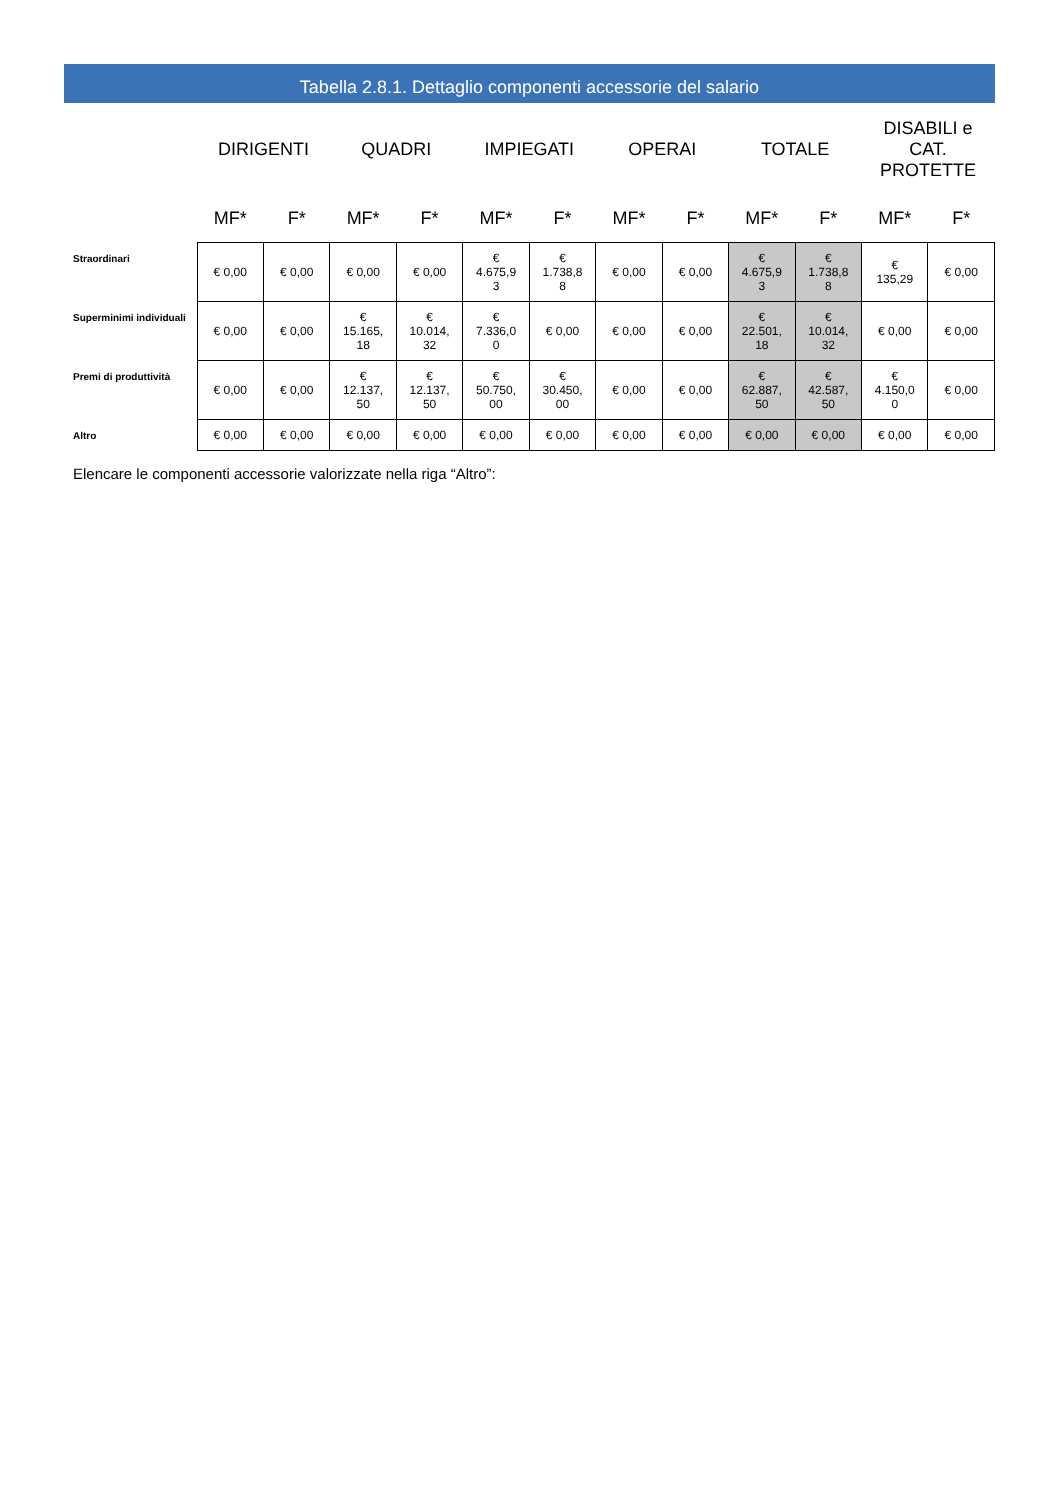Tabella 2.8.1. Dettaglio componenti accessorie del salario
| | DIRIGENTI | | QUADRI | | IMPIEGATI | | OPERAI | | TOTALE | | DISABILI e CAT. PROTETTE | |
| --- | --- | --- | --- | --- | --- | --- | --- | --- | --- | --- | --- | --- |
| | MF* | F* | MF* | F* | MF* | F* | MF* | F* | MF* | F* | MF* | F* |
| Straordinari | € 0,00 | € 0,00 | € 0,00 | € 0,00 | € 4.675,9 3 | € 1.738,8 8 | € 0,00 | € 0,00 | € 4.675,9 3 | € 1.738,8 8 | € 135,29 | € 0,00 |
| Superminimi individuali | € 0,00 | € 0,00 | € 15.165, 18 | € 10.014, 32 | € 7.336,0 0 | € 0,00 | € 0,00 | € 0,00 | € 22.501, 18 | € 10.014, 32 | € 0,00 | € 0,00 |
| Premi di produttività | € 0,00 | € 0,00 | € 12.137, 50 | € 12.137, 50 | € 50.750, 00 | € 30.450, 00 | € 0,00 | € 0,00 | € 62.887, 50 | € 42.587, 50 | € 4.150,0 0 | € 0,00 |
| Altro | € 0,00 | € 0,00 | € 0,00 | € 0,00 | € 0,00 | € 0,00 | € 0,00 | € 0,00 | € 0,00 | € 0,00 | € 0,00 | € 0,00 |
Elencare le componenti accessorie valorizzate nella riga “Altro”: